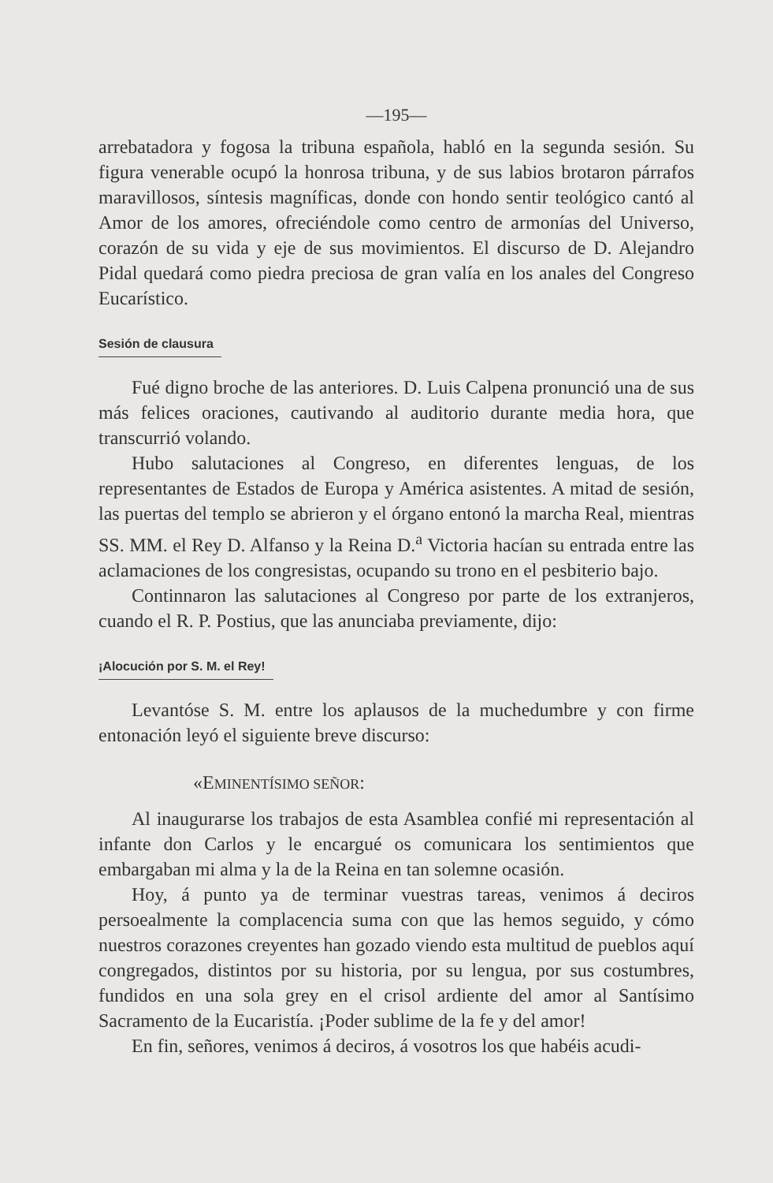—195—
arrebatadora y fogosa la tribuna española, habló en la segunda sesión. Su figura venerable ocupó la honrosa tribuna, y de sus labios brotaron párrafos maravillosos, síntesis magníficas, donde con hondo sentir teológico cantó al Amor de los amores, ofreciéndole como centro de armonías del Universo, corazón de su vida y eje de sus movimientos. El discurso de D. Alejandro Pidal quedará como piedra preciosa de gran valía en los anales del Congreso Eucarístico.
Sesión de clausura
Fué digno broche de las anteriores. D. Luis Calpena pronunció una de sus más felices oraciones, cautivando al auditorio durante media hora, que transcurrió volando.
Hubo salutaciones al Congreso, en diferentes lenguas, de los representantes de Estados de Europa y América asistentes. A mitad de sesión, las puertas del templo se abrieron y el órgano entonó la marcha Real, mientras SS. MM. el Rey D. Alfanso y la Reina D.<sup>a</sup> Victoria hacían su entrada entre las aclamaciones de los congresistas, ocupando su trono en el pesbiterio bajo.
Continnaron las salutaciones al Congreso por parte de los extranjeros, cuando el R. P. Postius, que las anunciaba previamente, dijo:
¡Alocución por S. M. el Rey!
Levantóse S. M. entre los aplausos de la muchedumbre y con firme entonación leyó el siguiente breve discurso:
«EMINENTÍSIMO SEÑOR:
Al inaugurarse los trabajos de esta Asamblea confié mi representación al infante don Carlos y le encargué os comunicara los sentimientos que embargaban mi alma y la de la Reina en tan solemne ocasión.
Hoy, á punto ya de terminar vuestras tareas, venimos á deciros persoealmente la complacencia suma con que las hemos seguido, y cómo nuestros corazones creyentes han gozado viendo esta multitud de pueblos aquí congregados, distintos por su historia, por su lengua, por sus costumbres, fundidos en una sola grey en el crisol ardiente del amor al Santísimo Sacramento de la Eucaristía. ¡Poder sublime de la fe y del amor!
En fin, señores, venimos á deciros, á vosotros los que habéis acudi-